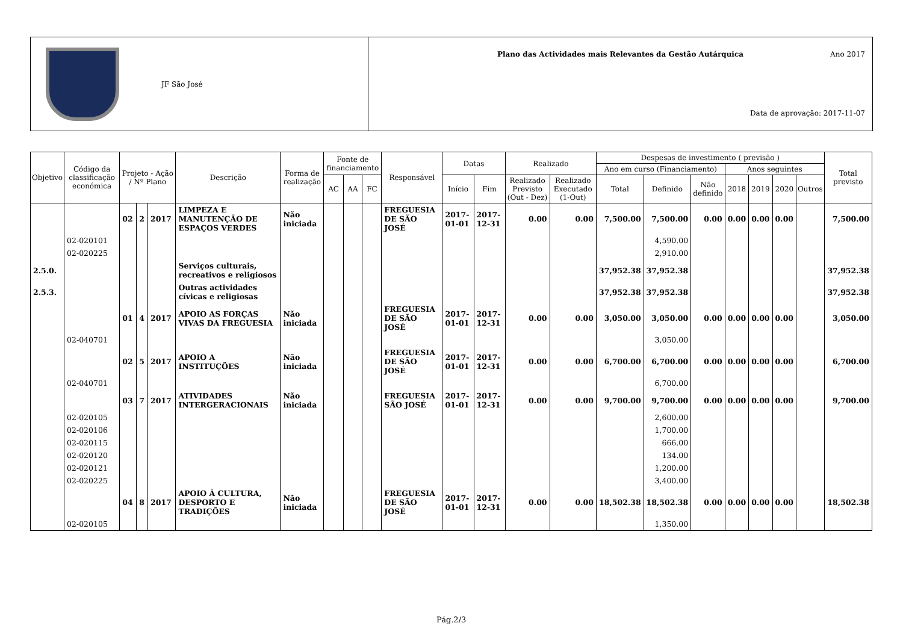JF São José
Plano das Actividades mais Relevantes da Gestão Autárquica
Ano 2017
Data de aprovação: 2017-11-07
| Objetivo | Código da classificação económica | Projeto - Ação / Nº Plano | | | Descrição | Forma de realização | Fonte de financiamento | | | Responsável | Datas | | Realizado | | Despesas de investimento ( previsão ) | | | | | | | Total previsto |
| --- | --- | --- | --- | --- | --- | --- | --- | --- | --- | --- | --- | --- | --- | --- | --- | --- | --- | --- | --- | --- | --- | --- |
| | | | | | | | | | | | | | | | Ano em curso (Financiamento) | | | Anos seguintes | | | | |
| | | | | | | | AC | AA | FC | | Início | Fim | Realizado Previsto (Out - Dez) | Realizado Executado (1-Out) | Total | Definido | Não definido | 2018 | 2019 | 2020 | Outros | |
| | | 02 | 2 | 2017 | LIMPEZA E MANUTENÇÃO DE ESPAÇOS VERDES | Não iniciada | | | | FREGUESIA DE SÃO JOSÉ | 2017-01-01 | 2017-12-31 | 0.00 | 0.00 | 7,500.00 | 7,500.00 | 0.00 | 0.00 | 0.00 | 0.00 | | 7,500.00 |
| | 02-020101 | | | | | | | | | | | | | | | 4,590.00 | | | | | | |
| | 02-020225 | | | | | | | | | | | | | | | 2,910.00 | | | | | | |
| 2.5.0. | | | | | Serviços culturais, recreativos e religiosos | | | | | | | | | | 37,952.38 | 37,952.38 | | | | | | 37,952.38 |
| 2.5.3. | | | | | Outras actividades cívicas e religiosas | | | | | | | | | | 37,952.38 | 37,952.38 | | | | | | 37,952.38 |
| | | 01 | 4 | 2017 | APOIO AS FORÇAS VIVAS DA FREGUESIA | Não iniciada | | | | FREGUESIA DE SÃO JOSÉ | 2017-01-01 | 2017-12-31 | 0.00 | 0.00 | 3,050.00 | 3,050.00 | 0.00 | 0.00 | 0.00 | 0.00 | | 3,050.00 |
| | 02-040701 | | | | | | | | | | | | | | | 3,050.00 | | | | | | |
| | | 02 | 5 | 2017 | APOIO A INSTITUÇÕES | Não iniciada | | | | FREGUESIA DE SÃO JOSÉ | 2017-01-01 | 2017-12-31 | 0.00 | 0.00 | 6,700.00 | 6,700.00 | 0.00 | 0.00 | 0.00 | 0.00 | | 6,700.00 |
| | 02-040701 | | | | | | | | | | | | | | | 6,700.00 | | | | | | |
| | | 03 | 7 | 2017 | ATIVIDADES INTERGERACIONAIS | Não iniciada | | | | FREGUESIA SÃO JOSÉ | 2017-01-01 | 2017-12-31 | 0.00 | 0.00 | 9,700.00 | 9,700.00 | 0.00 | 0.00 | 0.00 | 0.00 | | 9,700.00 |
| | 02-020105 | | | | | | | | | | | | | | | 2,600.00 | | | | | | |
| | 02-020106 | | | | | | | | | | | | | | | 1,700.00 | | | | | | |
| | 02-020115 | | | | | | | | | | | | | | | 666.00 | | | | | | |
| | 02-020120 | | | | | | | | | | | | | | | 134.00 | | | | | | |
| | 02-020121 | | | | | | | | | | | | | | | 1,200.00 | | | | | | |
| | 02-020225 | | | | | | | | | | | | | | | 3,400.00 | | | | | | |
| | | 04 | 8 | 2017 | APOIO À CULTURA, DESPORTO E TRADIÇÕES | Não iniciada | | | | FREGUESIA DE SÃO JOSÉ | 2017-01-01 | 2017-12-31 | 0.00 | 0.00 | 18,502.38 | 18,502.38 | 0.00 | 0.00 | 0.00 | 0.00 | | 18,502.38 |
| | 02-020105 | | | | | | | | | | | | | | | 1,350.00 | | | | | | |
Pág.2/3